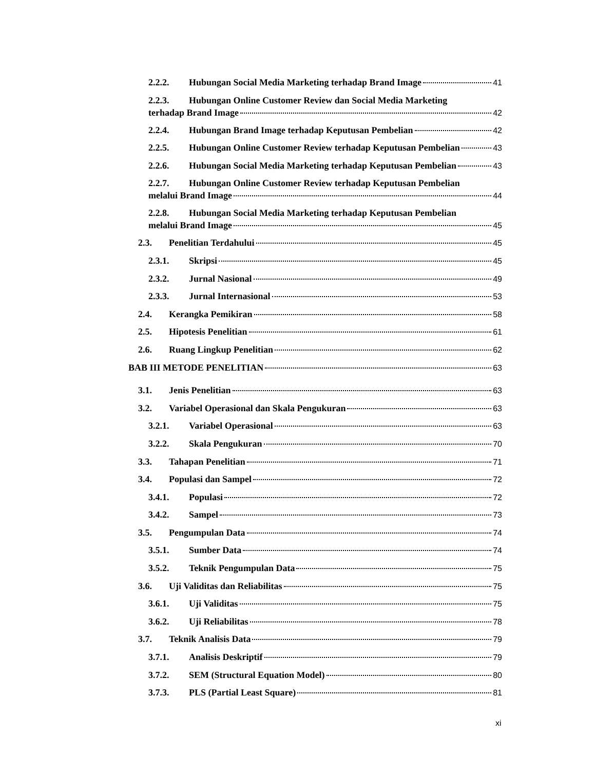2.2.2. Hubungan Social Media Marketing terhadap Brand Image 41
2.2.3. Hubungan Online Customer Review dan Social Media Marketing
terhadap Brand Image 42
2.2.4. Hubungan Brand Image terhadap Keputusan Pembelian 42
2.2.5. Hubungan Online Customer Review terhadap Keputusan Pembelian 43
2.2.6. Hubungan Social Media Marketing terhadap Keputusan Pembelian 43
2.2.7. Hubungan Online Customer Review terhadap Keputusan Pembelian
melalui Brand Image 44
2.2.8. Hubungan Social Media Marketing terhadap Keputusan Pembelian
melalui Brand Image 45
2.3. Penelitian Terdahului 45
2.3.1. Skripsi 45
2.3.2. Jurnal Nasional 49
2.3.3. Jurnal Internasional 53
2.4. Kerangka Pemikiran 58
2.5. Hipotesis Penelitian 61
2.6. Ruang Lingkup Penelitian 62
BAB III METODE PENELITIAN 63
3.1. Jenis Penelitian 63
3.2. Variabel Operasional dan Skala Pengukuran 63
3.2.1. Variabel Operasional 63
3.2.2. Skala Pengukuran 70
3.3. Tahapan Penelitian 71
3.4. Populasi dan Sampel 72
3.4.1. Populasi 72
3.4.2. Sampel 73
3.5. Pengumpulan Data 74
3.5.1. Sumber Data 74
3.5.2. Teknik Pengumpulan Data 75
3.6. Uji Validitas dan Reliabilitas 75
3.6.1. Uji Validitas 75
3.6.2. Uji Reliabilitas 78
3.7. Teknik Analisis Data 79
3.7.1. Analisis Deskriptif 79
3.7.2. SEM (Structural Equation Model) 80
3.7.3. PLS (Partial Least Square) 81
xi